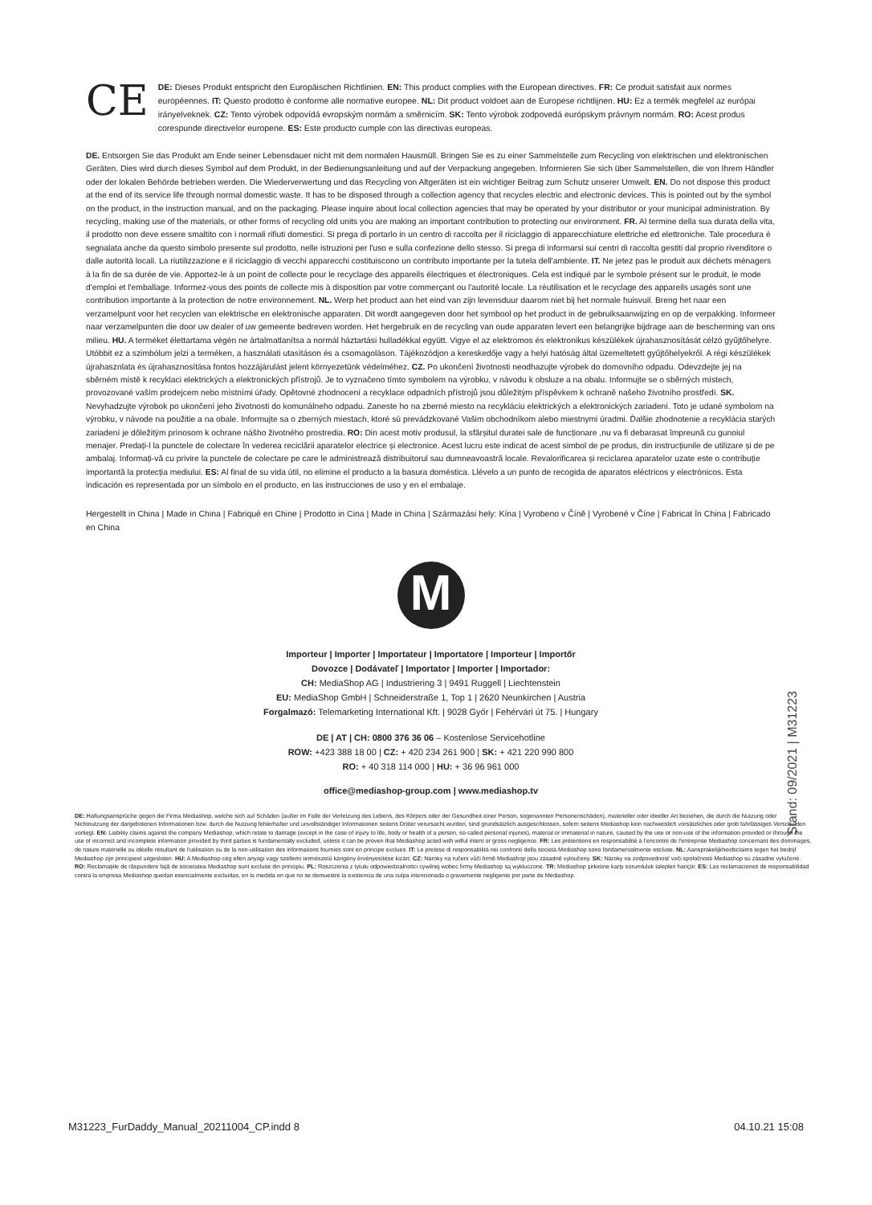CE
DE: Dieses Produkt entspricht den Europäischen Richtlinien. EN: This product complies with the European directives. FR: Ce produit satisfait aux normes européennes. IT: Questo prodotto è conforme alle normative europee. NL: Dit product voldoet aan de Europese richtlijnen. HU: Ez a termék megfelel az európai irányelveknek. CZ: Tento výrobek odpovídá evropským normám a směrnicím. SK: Tento výrobok zodpovedá európskym právnym normám. RO: Acest produs corespunde directivelor europene. ES: Este producto cumple con las directivas europeas.
DE. Entsorgen Sie das Produkt am Ende seiner Lebensdauer nicht mit dem normalen Hausmüll. Bringen Sie es zu einer Sammelstelle zum Recycling von elektrischen und elektronischen Geräten. Dies wird durch dieses Symbol auf dem Produkt, in der Bedienungsanleitung und auf der Verpackung angegeben. Informieren Sie sich über Sammelstellen, die von Ihrem Händler oder der lokalen Behörde betrieben werden. Die Wiederverwertung und das Recycling von Altgeräten ist ein wichtiger Beitrag zum Schutz unserer Umwelt. EN. Do not dispose this product at the end of its service life through normal domestic waste. It has to be disposed through a collection agency that recycles electric and electronic devices. This is pointed out by the symbol on the product, in the instruction manual, and on the packaging. Please inquire about local collection agencies that may be operated by your distributor or your municipal administration. By recycling, making use of the materials, or other forms of recycling old units you are making an important contribution to protecting our environment. FR. Al termine della sua durata della vita, il prodotto non deve essere smaltito con i normali rifiuti domestici. Si prega di portarlo in un centro di raccolta per il riciclaggio di apparecchiature elettriche ed elettroniche. Tale procedura è segnalata anche da questo simbolo presente sul prodotto, nelle istruzioni per l'uso e sulla confezione dello stesso. Si prega di informarsi sui centri di raccolta gestiti dal proprio rivenditore o dalle autorità locali. La riutilizzazione e il riciclaggio di vecchi apparecchi costituiscono un contributo importante per la tutela dell'ambiente. IT. Ne jetez pas le produit aux déchets ménagers à la fin de sa durée de vie. Apportez-le à un point de collecte pour le recyclage des appareils électriques et électroniques. Cela est indiqué par le symbole présent sur le produit, le mode d'emploi et l'emballage. Informez-vous des points de collecte mis à disposition par votre commerçant ou l'autorité locale. La réutilisation et le recyclage des appareils usagés sont une contribution importante à la protection de notre environnement. NL. Werp het product aan het eind van zijn levensduur daarom niet bij het normale huisvuil. Breng het naar een verzamelpunt voor het recyclen van elektrische en elektronische apparaten. Dit wordt aangegeven door het symbool op het product in de gebruiksaanwijzing en op de verpakking. Informeer naar verzamelpunten die door uw dealer of uw gemeente bedreven worden. Het hergebruik en de recycling van oude apparaten levert een belangrijke bijdrage aan de bescherming van ons milieu. HU. A terméket élettartama végén ne ártalmatlanítsa a normál háztartási hulladékkal együtt. Vigye el az elektromos és elektronikus készülékek újrahasznosítását célzó gyűjtőhelyre. Utóbbit ez a szimbólum jelzi a terméken, a használati utasításon és a csomagoláson. Tájékozódjon a kereskedője vagy a helyi hatóság által üzemeltetett gyűjtőhelyekről. A régi készülékek újrahasznlata és újrahasznosítása fontos hozzájárulást jelent környezetünk védelméhez. CZ. Po ukončení životnosti neodhazujte výrobek do domovního odpadu. Odevzdejte jej na sběrném místě k recyklaci elektrických a elektronických přístrojů. Je to vyznačeno tímto symbolem na výrobku, v návodu k obsluze a na obalu. Informujte se o sběrných místech, provozované vaším prodejcem nebo místními úřady. Opětovné zhodnocení a recyklace odpadních přístrojů jsou důležitým příspěvkem k ochraně našeho životního prostředí. SK. Nevyhadzujte výrobok po ukončení jeho životnosti do komunálneho odpadu. Zaneste ho na zberné miesto na recykláciu elektrických a elektronických zariadení. Toto je udané symbolom na výrobku, v návode na použitie a na obale. Informujte sa o zberných miestach, ktoré sú prevádzkované Vašim obchodníkom alebo miestnymi úradmi. Ďalšie zhodnotenie a recyklácia starých zariadení je dôležitým prínosom k ochrane nášho životného prostredia. RO: Din acest motiv produsul, la sfârșitul duratei sale de funcționare ,nu va fi debarasat împreună cu gunoiul menajer. Predați-l la punctele de colectare în vederea reciclării aparatelor electrice și electronice. Acest lucru este indicat de acest simbol de pe produs, din instrucțiunile de utilizare și de pe ambalaj. Informați-vă cu privire la punctele de colectare pe care le administrează distribuitorul sau dumneavoastră locale. Revalorificarea și reciclarea aparatelor uzate este o contribuție importantă la protecția mediului. ES: Al final de su vida útil, no elimine el producto a la basura doméstica. Llévelo a un punto de recogida de aparatos eléctricos y electrónicos. Esta indicación es representada por un símbolo en el producto, en las instrucciones de uso y en el embalaje.
Hergestellt in China | Made in China | Fabriqué en Chine | Prodotto in Cina | Made in China | Származási hely: Kína | Vyrobeno v Číně | Vyrobené v Číne | Fabricat în China | Fabricado en China
M
Importeur | Importer | Importateur | Importatore | Importeur | Importőr
Dovozce | Dodávateľ | Importator | Importer | Importador:
CH: MediaShop AG | Industriering 3 | 9491 Ruggell | Liechtenstein
EU: MediaShop GmbH | Schneiderstraße 1, Top 1 | 2620 Neunkirchen | Austria
Forgalmazó: Telemarketing International Kft. | 9028 Győr | Fehérvári út 75. | Hungary
DE | AT | CH: 0800 376 36 06 – Kostenlose Servicehotline
ROW: +423 388 18 00 | CZ: + 420 234 261 900 | SK: + 421 220 990 800
RO: + 40 318 114 000 | HU: + 36 96 961 000
office@mediashop-group.com | www.mediashop.tv
Stand: 09/2021 | M31223
DE: Haftungsansprüche gegen die Firma Mediashop, welche sich auf Schäden (außer im Falle der Verletzung des Lebens, des Körpers oder der Gesundheit einer Person, sogenannten Personenschäden), materieller oder ideeller Art beziehen, die durch die Nutzung oder Nichtnutzung der dargebotenen Informationen bzw. durch die Nutzung fehlerhafter und unvollständiger Informationen seitens Dritter verursacht wurden, sind grundsätzlich ausgeschlossen, sofern seitens Mediashop kein nachweislich vorsätzliches oder grob fahrlässiges Verschulden vorliegt. EN: Liability claims against the company Mediashop, which relate to damage (except in the case of injury to life, body or health of a person, so-called personal injuries), material or immaterial in nature, caused by the use or non-use of the information provided or through the use of incorrect and incomplete information provided by third parties is fundamentally excluded, unless it can be proven that Mediashop acted with wilful intent or gross negligence. FR: Les prétentions en responsabilité à l'encontre de l'entreprise Mediashop concernant des dommages, de nature matérielle ou idéelle résultant de l'utilisation ou de la non-utilisation des informations fournies sont en principe exclues. IT: Le pretese di responsabilità nei confronti della società Mediashop sono fondamentalmente escluse. NL: Aansprakelijkheidsclaims tegen het bedrijf Mediashop zijn principieel uitgesloten. HU: A Mediashop cég ellen anyagi vagy szellemi természetű kárigény érvényesítése kizárt. CZ: Nároky na ručení vůči firmě Mediashop jsou zásadně vyloučeny. SK: Nároky na zodpovednosť voči spoločnosti Mediashop sú zásadne vylúčené. RO: Reclamațiile de răspundere față de societatea Mediashop sunt excluse din principiu. PL: Roszczenia z tytułu odpowiedzialności cywilnej wobec firmy Mediashop są wykluczone. TR: Mediashop şirketine karşı sorumluluk talepleri hariçtir. ES: Las reclamaciones de responsabilidad contra la empresa Mediashop quedan esencialmente excluidas, en la medida en que no se demuestre la existencia de una culpa intencionada o gravemente negligente por parte de Mediashop.
M31223_FurDaddy_Manual_20211004_CP.indd 8 04.10.21 15:08